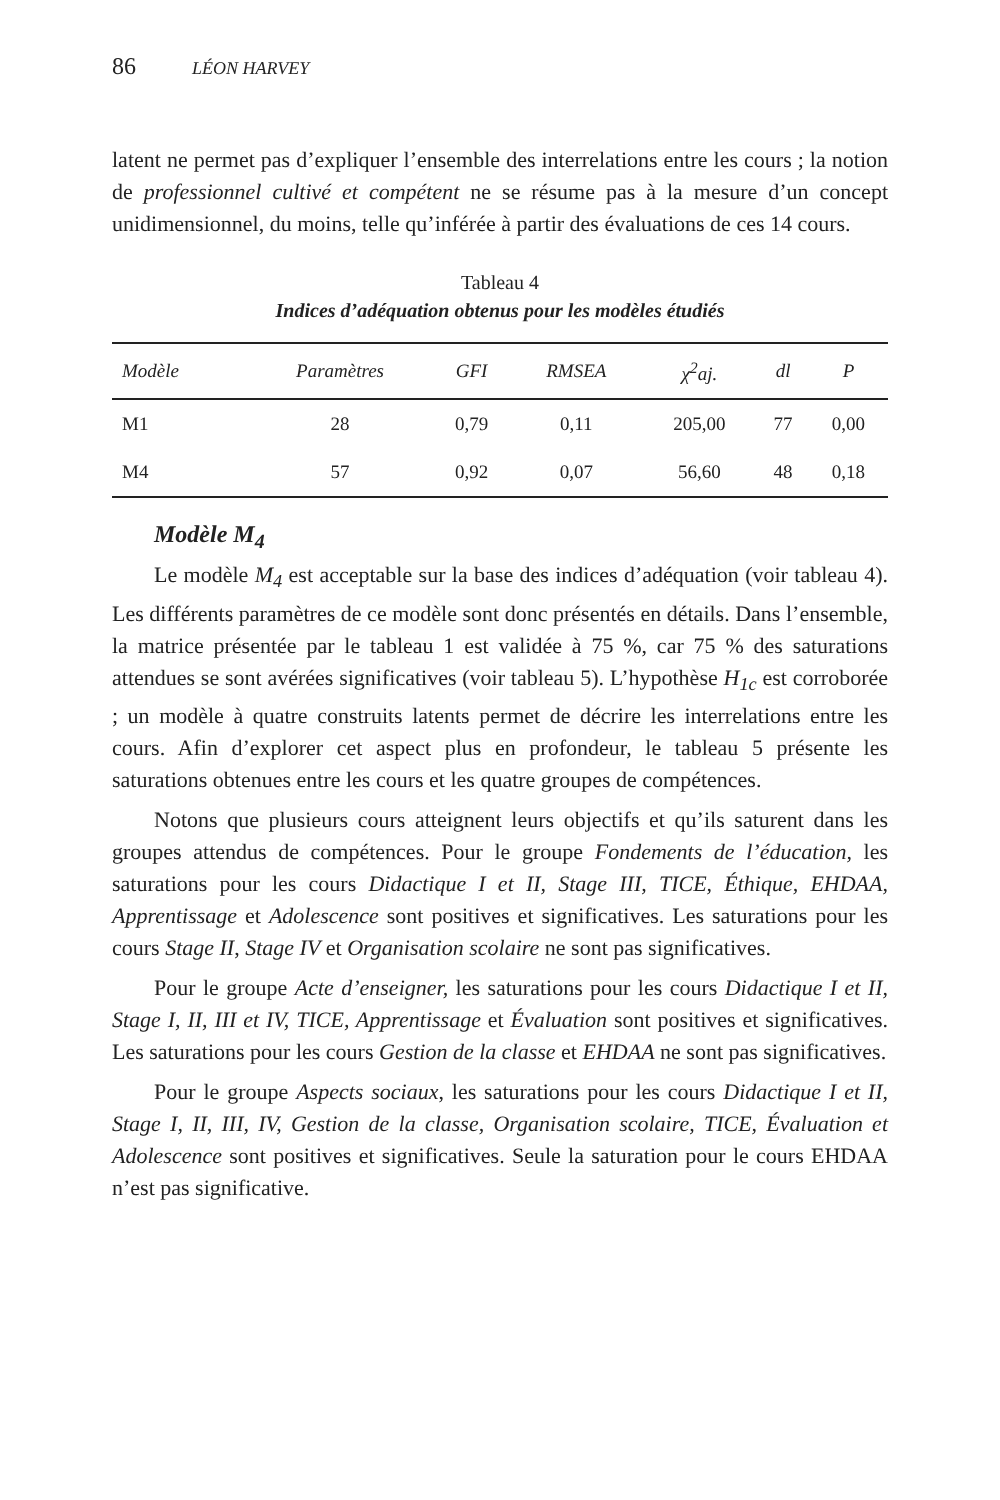86 LÉON HARVEY
latent ne permet pas d’expliquer l’ensemble des interrelations entre les cours ; la notion de professionnel cultivé et compétent ne se résume pas à la mesure d’un concept unidimensionnel, du moins, telle qu’inférée à partir des évaluations de ces 14 cours.
Tableau 4
Indices d’adéquation obtenus pour les modèles étudiés
| Modèle | Paramètres | GFI | RMSEA | χ<sup>2</sup>aj. | dl | P |
| --- | --- | --- | --- | --- | --- | --- |
| M1 | 28 | 0,79 | 0,11 | 205,00 | 77 | 0,00 |
| M4 | 57 | 0,92 | 0,07 | 56,60 | 48 | 0,18 |
Modèle M<sub>4</sub>
Le modèle M<sub>4</sub> est acceptable sur la base des indices d’adéquation (voir tableau 4). Les différents paramètres de ce modèle sont donc présentés en détails. Dans l’ensemble, la matrice présentée par le tableau 1 est validée à 75 %, car 75 % des saturations attendues se sont avérées significatives (voir tableau 5). L’hypothèse H<sub>1c</sub> est corroborée ; un modèle à quatre construits latents permet de décrire les interrelations entre les cours. Afin d’explorer cet aspect plus en profondeur, le tableau 5 présente les saturations obtenues entre les cours et les quatre groupes de compétences.
Notons que plusieurs cours atteignent leurs objectifs et qu’ils saturent dans les groupes attendus de compétences. Pour le groupe Fondements de l’éducation, les saturations pour les cours Didactique I et II, Stage III, TICE, Éthique, EHDAA, Apprentissage et Adolescence sont positives et significatives. Les saturations pour les cours Stage II, Stage IV et Organisation scolaire ne sont pas significatives.
Pour le groupe Acte d’enseigner, les saturations pour les cours Didactique I et II, Stage I, II, III et IV, TICE, Apprentissage et Évaluation sont positives et significatives. Les saturations pour les cours Gestion de la classe et EHDAA ne sont pas significatives.
Pour le groupe Aspects sociaux, les saturations pour les cours Didactique I et II, Stage I, II, III, IV, Gestion de la classe, Organisation scolaire, TICE, Évaluation et Adolescence sont positives et significatives. Seule la saturation pour le cours EHDAA n’est pas significative.